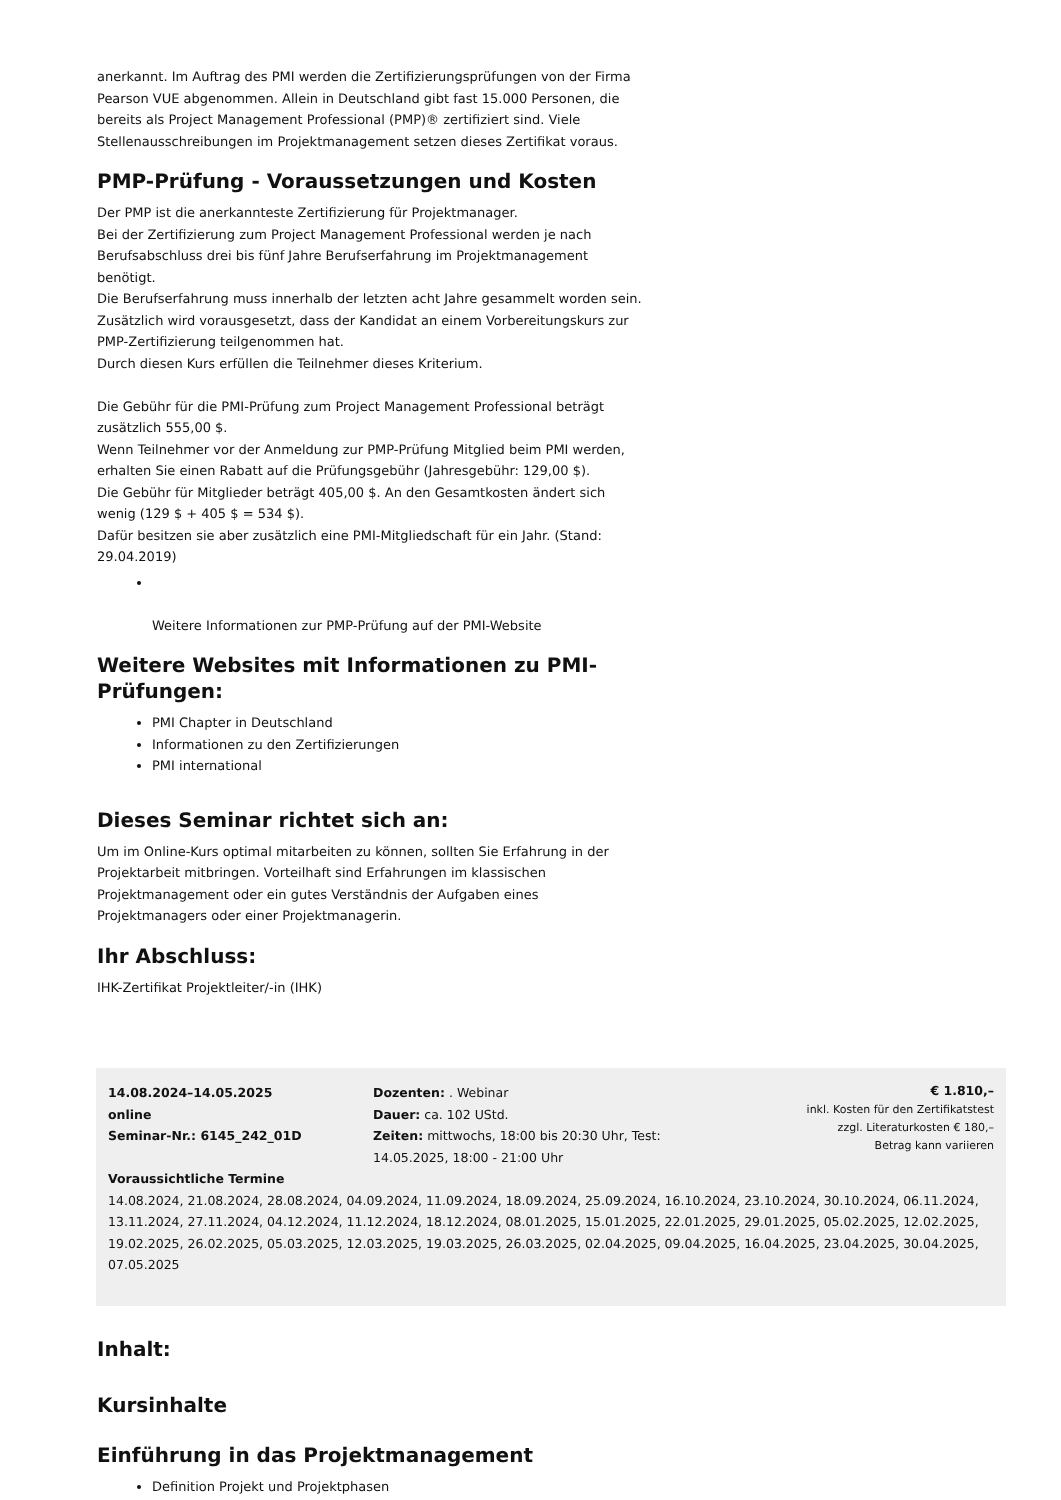anerkannt. Im Auftrag des PMI werden die Zertifizierungsprüfungen von der Firma Pearson VUE abgenommen. Allein in Deutschland gibt fast 15.000 Personen, die bereits als Project Management Professional (PMP)® zertifiziert sind. Viele Stellenausschreibungen im Projektmanagement setzen dieses Zertifikat voraus.
PMP-Prüfung - Voraussetzungen und Kosten
Der PMP ist die anerkannteste Zertifizierung für Projektmanager.
Bei der Zertifizierung zum Project Management Professional werden je nach Berufsabschluss drei bis fünf Jahre Berufserfahrung im Projektmanagement benötigt.
Die Berufserfahrung muss innerhalb der letzten acht Jahre gesammelt worden sein.
Zusätzlich wird vorausgesetzt, dass der Kandidat an einem Vorbereitungskurs zur PMP-Zertifizierung teilgenommen hat.
Durch diesen Kurs erfüllen die Teilnehmer dieses Kriterium.
Die Gebühr für die PMI-Prüfung zum Project Management Professional beträgt zusätzlich 555,00 $.
Wenn Teilnehmer vor der Anmeldung zur PMP-Prüfung Mitglied beim PMI werden, erhalten Sie einen Rabatt auf die Prüfungsgebühr (Jahresgebühr: 129,00 $).
Die Gebühr für Mitglieder beträgt 405,00 $. An den Gesamtkosten ändert sich wenig (129 $ + 405 $ = 534 $).
Dafür besitzen sie aber zusätzlich eine PMI-Mitgliedschaft für ein Jahr. (Stand: 29.04.2019)
Weitere Informationen zur PMP-Prüfung auf der PMI-Website
Weitere Websites mit Informationen zu PMI-Prüfungen:
PMI Chapter in Deutschland
Informationen zu den Zertifizierungen
PMI international
Dieses Seminar richtet sich an:
Um im Online-Kurs optimal mitarbeiten zu können, sollten Sie Erfahrung in der Projektarbeit mitbringen. Vorteilhaft sind Erfahrungen im klassischen Projektmanagement oder ein gutes Verständnis der Aufgaben eines Projektmanagers oder einer Projektmanagerin.
Ihr Abschluss:
IHK-Zertifikat Projektleiter/-in (IHK)
14.08.2024–14.05.2025
online
Seminar-Nr.: 6145_242_01D
Dozenten: . Webinar
Dauer: ca. 102 UStd.
Zeiten: mittwochs, 18:00 bis 20:30 Uhr, Test: 14.05.2025, 18:00 - 21:00 Uhr
€ 1.810,–
inkl. Kosten für den Zertifikatstest
zzgl. Literaturkosten € 180,–
Betrag kann variieren
Voraussichtliche Termine
14.08.2024, 21.08.2024, 28.08.2024, 04.09.2024, 11.09.2024, 18.09.2024, 25.09.2024, 16.10.2024, 23.10.2024, 30.10.2024, 06.11.2024, 13.11.2024, 27.11.2024, 04.12.2024, 11.12.2024, 18.12.2024, 08.01.2025, 15.01.2025, 22.01.2025, 29.01.2025, 05.02.2025, 12.02.2025, 19.02.2025, 26.02.2025, 05.03.2025, 12.03.2025, 19.03.2025, 26.03.2025, 02.04.2025, 09.04.2025, 16.04.2025, 23.04.2025, 30.04.2025, 07.05.2025
Inhalt:
Kursinhalte
Einführung in das Projektmanagement
Definition Projekt und Projektphasen